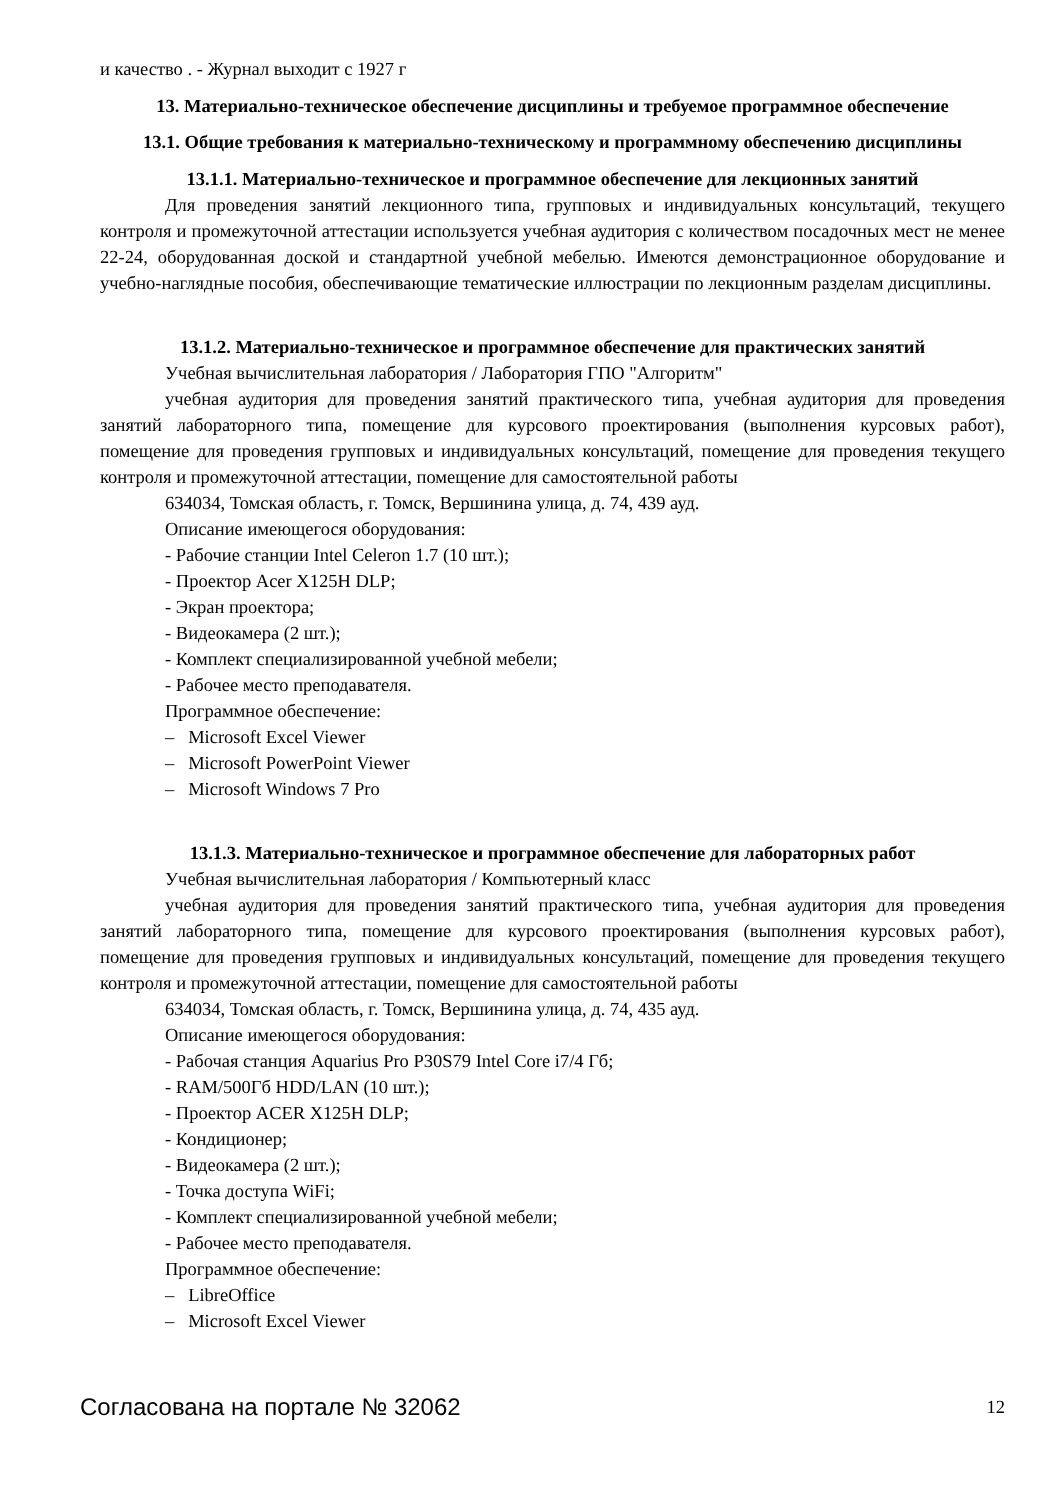и качество . - Журнал выходит с 1927 г
13. Материально-техническое обеспечение дисциплины и требуемое программное обеспечение
13.1. Общие требования к материально-техническому и программному обеспечению дисциплины
13.1.1. Материально-техническое и программное обеспечение для лекционных занятий
Для проведения занятий лекционного типа, групповых и индивидуальных консультаций, текущего контроля и промежуточной аттестации используется учебная аудитория с количеством посадочных мест не менее 22-24, оборудованная доской и стандартной учебной мебелью. Имеются демонстрационное оборудование и учебно-наглядные пособия, обеспечивающие тематические иллюстрации по лекционным разделам дисциплины.
13.1.2. Материально-техническое и программное обеспечение для практических занятий
Учебная вычислительная лаборатория / Лаборатория ГПО "Алгоритм"
учебная аудитория для проведения занятий практического типа, учебная аудитория для проведения занятий лабораторного типа, помещение для курсового проектирования (выполнения курсовых работ), помещение для проведения групповых и индивидуальных консультаций, помещение для проведения текущего контроля и промежуточной аттестации, помещение для самостоятельной работы
634034, Томская область, г. Томск, Вершинина улица, д. 74, 439 ауд.
Описание имеющегося оборудования:
- Рабочие станции Intel Celeron 1.7 (10 шт.);
- Проектор Acer X125H DLP;
- Экран проектора;
- Видеокамера (2 шт.);
- Комплект специализированной учебной мебели;
- Рабочее место преподавателя.
Программное обеспечение:
– Microsoft Excel Viewer
– Microsoft PowerPoint Viewer
– Microsoft Windows 7 Pro
13.1.3. Материально-техническое и программное обеспечение для лабораторных работ
Учебная вычислительная лаборатория / Компьютерный класс
учебная аудитория для проведения занятий практического типа, учебная аудитория для проведения занятий лабораторного типа, помещение для курсового проектирования (выполнения курсовых работ), помещение для проведения групповых и индивидуальных консультаций, помещение для проведения текущего контроля и промежуточной аттестации, помещение для самостоятельной работы
634034, Томская область, г. Томск, Вершинина улица, д. 74, 435 ауд.
Описание имеющегося оборудования:
- Рабочая станция Aquarius Pro P30S79 Intel Core i7/4 Гб;
- RAM/500Гб HDD/LAN (10 шт.);
- Проектор ACER X125H DLP;
- Кондиционер;
- Видеокамера (2 шт.);
- Точка доступа WiFi;
- Комплект специализированной учебной мебели;
- Рабочее место преподавателя.
Программное обеспечение:
– LibreOffice
– Microsoft Excel Viewer
Согласована на портале № 32062 12